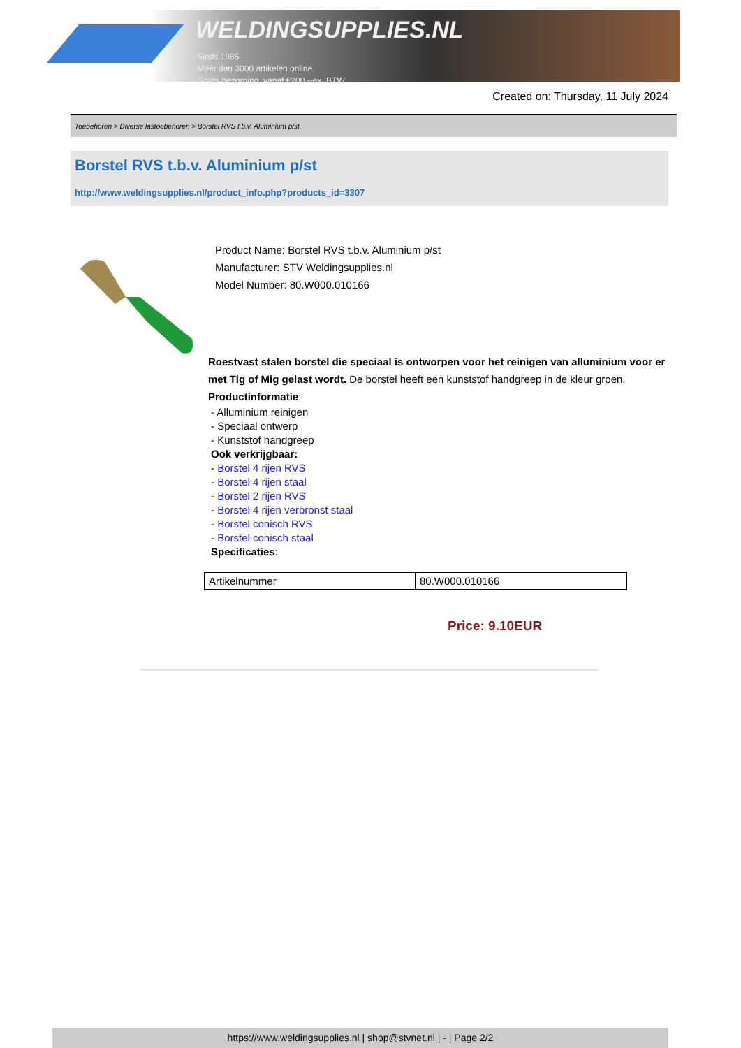WELDINGSUPPLIES.NL
- Sinds 1985
- Méér dan 3000 artikelen online
- Gratis bezorging, vanaf €200,--ex. BTW
Created on: Thursday, 11 July 2024
Toebehoren > Diverse lastoebehoren > Borstel RVS t.b.v. Aluminium p/st
Borstel RVS t.b.v. Aluminium p/st
http://www.weldingsupplies.nl/product_info.php?products_id=3307
Product Name: Borstel RVS t.b.v. Aluminium p/st
Manufacturer: STV Weldingsupplies.nl
Model Number: 80.W000.010166
Roestvast stalen borstel die speciaal is ontworpen voor het reinigen van alluminium voor er met Tig of Mig gelast wordt. De borstel heeft een kunststof handgreep in de kleur groen. Productinformatie:
- Alluminium reinigen
- Speciaal ontwerp
- Kunststof handgreep
Ook verkrijgbaar:
- Borstel 4 rijen RVS
- Borstel 4 rijen staal
- Borstel 2 rijen RVS
- Borstel 4 rijen verbronst staal
- Borstel conisch RVS
- Borstel conisch staal
Specificaties:
| Artikelnummer | 80.W000.010166 |
Price: 9.10EUR
https://www.weldingsupplies.nl | shop@stvnet.nl | - | Page 2/2